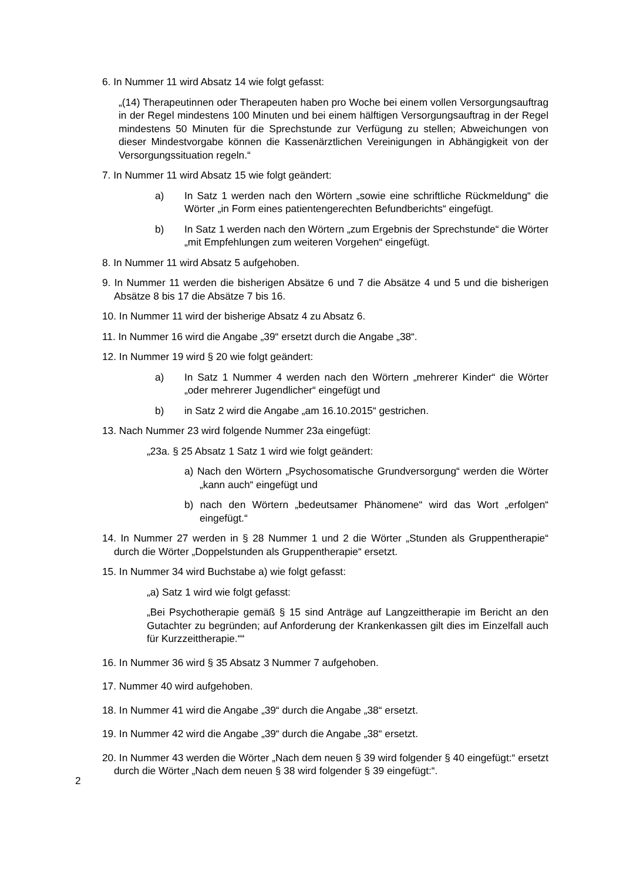6. In Nummer 11 wird Absatz 14 wie folgt gefasst:
„(14) Therapeutinnen oder Therapeuten haben pro Woche bei einem vollen Versorgungsauftrag in der Regel mindestens 100 Minuten und bei einem hälftigen Versorgungsauftrag in der Regel mindestens 50 Minuten für die Sprechstunde zur Verfügung zu stellen; Abweichungen von dieser Mindestvorgabe können die Kassenärztlichen Vereinigungen in Abhängigkeit von der Versorgungssituation regeln.“
7. In Nummer 11 wird Absatz 15 wie folgt geändert:
a) In Satz 1 werden nach den Wörtern „sowie eine schriftliche Rückmeldung“ die Wörter „in Form eines patientengerechten Befundberichts“ eingefügt.
b) In Satz 1 werden nach den Wörtern „zum Ergebnis der Sprechstunde“ die Wörter „mit Empfehlungen zum weiteren Vorgehen“ eingefügt.
8. In Nummer 11 wird Absatz 5 aufgehoben.
9. In Nummer 11 werden die bisherigen Absätze 6 und 7 die Absätze 4 und 5 und die bisherigen Absätze 8 bis 17 die Absätze 7 bis 16.
10. In Nummer 11 wird der bisherige Absatz 4 zu Absatz 6.
11. In Nummer 16 wird die Angabe „39“ ersetzt durch die Angabe „38“.
12. In Nummer 19 wird § 20 wie folgt geändert:
a) In Satz 1 Nummer 4 werden nach den Wörtern „mehrerer Kinder“ die Wörter „oder mehrerer Jugendlicher“ eingefügt und
b) in Satz 2 wird die Angabe „am 16.10.2015“ gestrichen.
13. Nach Nummer 23 wird folgende Nummer 23a eingefügt:
„23a. § 25 Absatz 1 Satz 1 wird wie folgt geändert:
a) Nach den Wörtern „Psychosomatische Grundversorgung“ werden die Wörter „kann auch“ eingefügt und
b) nach den Wörtern „bedeutsamer Phänomene“ wird das Wort „erfolgen“ eingefügt.“
14. In Nummer 27 werden in § 28 Nummer 1 und 2 die Wörter „Stunden als Gruppentherapie“ durch die Wörter „Doppelstunden als Gruppentherapie“ ersetzt.
15. In Nummer 34 wird Buchstabe a) wie folgt gefasst:
„a) Satz 1 wird wie folgt gefasst:
„Bei Psychotherapie gemäß § 15 sind Anträge auf Langzeittherapie im Bericht an den Gutachter zu begründen; auf Anforderung der Krankenkassen gilt dies im Einzelfall auch für Kurzzeittherapie.““
16. In Nummer 36 wird § 35 Absatz 3 Nummer 7 aufgehoben.
17. Nummer 40 wird aufgehoben.
18. In Nummer 41 wird die Angabe „39“ durch die Angabe „38“ ersetzt.
19. In Nummer 42 wird die Angabe „39“ durch die Angabe „38“ ersetzt.
20. In Nummer 43 werden die Wörter „Nach dem neuen § 39 wird folgender § 40 eingefügt:“ ersetzt durch die Wörter „Nach dem neuen § 38 wird folgender § 39 eingefügt:“.
2